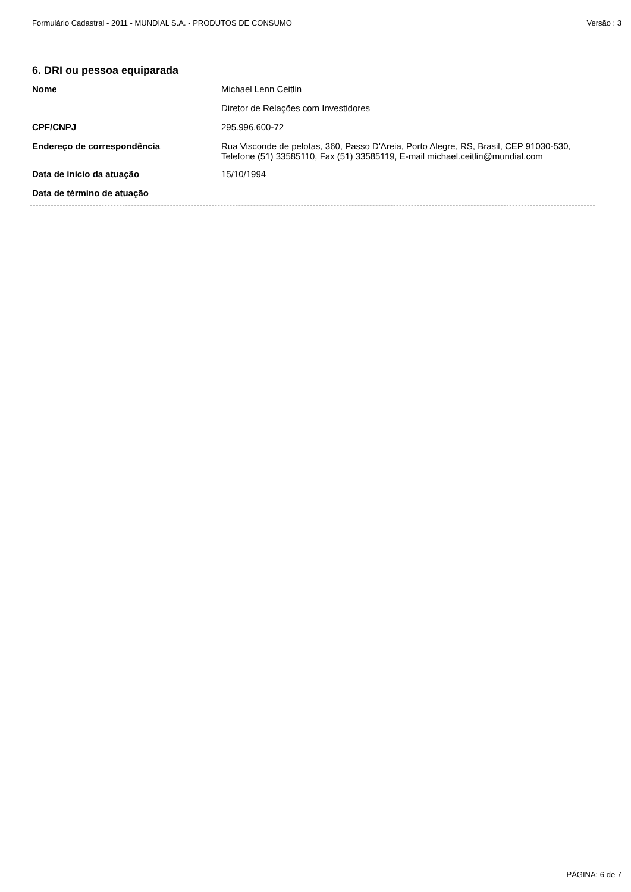Formulário Cadastral - 2011 - MUNDIAL S.A. - PRODUTOS DE CONSUMO Versão : 3
6. DRI ou pessoa equiparada
Nome
Michael Lenn Ceitlin
Diretor de Relações com Investidores
CPF/CNPJ
295.996.600-72
Endereço de correspondência
Rua Visconde de pelotas, 360, Passo D'Areia, Porto Alegre, RS, Brasil, CEP 91030-530, Telefone (51) 33585110, Fax (51) 33585119, E-mail michael.ceitlin@mundial.com
Data de início da atuação
15/10/1994
Data de término de atuação
PÁGINA: 6 de 7